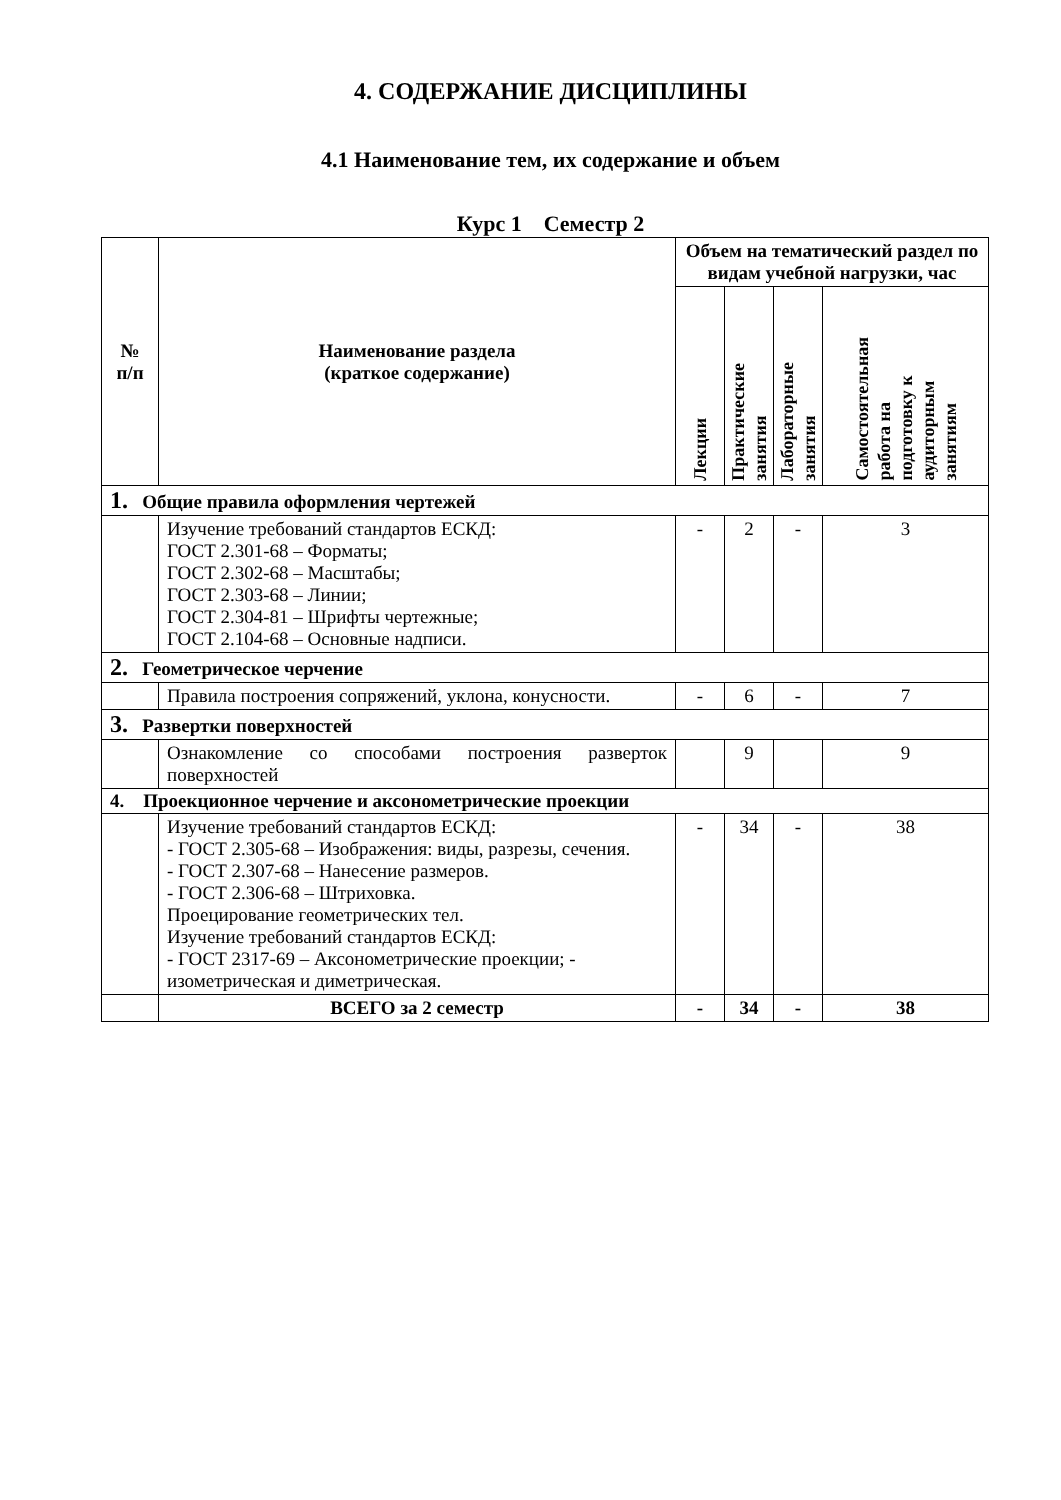4. СОДЕРЖАНИЕ ДИСЦИПЛИНЫ
4.1 Наименование тем, их содержание и объем
Курс 1 Семестр 2
| № п/п | Наименование раздела (краткое содержание) | Объем на тематический раздел по видам учебной нагрузки, час | | | |
| --- | --- | --- | --- | --- | --- |
| | | Лекции | Практические занятия | Лабораторные занятия | Самостоятельная работа на подготовку к аудиторным занятиям |
| 1. Общие правила оформления чертежей | | | | | |
| | Изучение требований стандартов ЕСКД: ГОСТ 2.301-68 – Форматы; ГОСТ 2.302-68 – Масштабы; ГОСТ 2.303-68 – Линии; ГОСТ 2.304-81 – Шрифты чертежные; ГОСТ 2.104-68 – Основные надписи. | - | 2 | - | 3 |
| 2. Геометрическое черчение | | | | | |
| | Правила построения сопряжений, уклона, конусности. | - | 6 | - | 7 |
| 3. Развертки поверхностей | | | | | |
| | Ознакомление со способами построения разверток поверхностей | | 9 | | 9 |
| 4. Проекционное черчение и аксонометрические проекции | | | | | |
| | Изучение требований стандартов ЕСКД: - ГОСТ 2.305-68 – Изображения: виды, разрезы, сечения. - ГОСТ 2.307-68 – Нанесение размеров. - ГОСТ 2.306-68 – Штриховка. Проецирование геометрических тел. Изучение требований стандартов ЕСКД: - ГОСТ 2317-69 – Аксонометрические проекции; - изометрическая и диметрическая. | - | 34 | - | 38 |
| | ВСЕГО за 2 семестр | - | 34 | - | 38 |